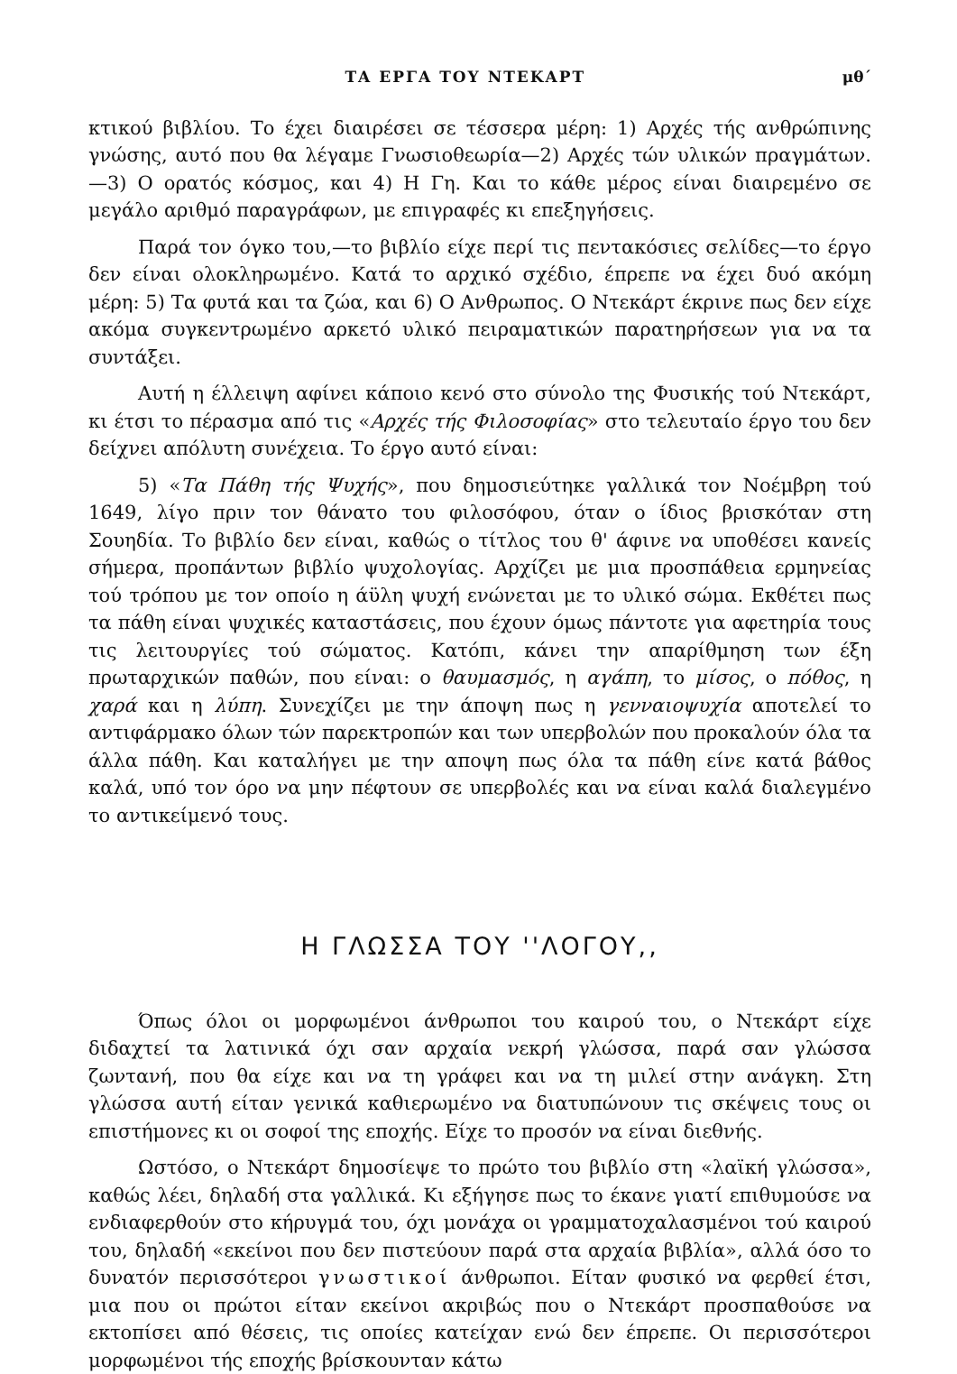ΤΑ ΕΡΓΑ ΤΟΥ ΝΤΕΚΑΡΤ μθ΄
κτικού βιβλίου. Το έχει διαιρέσει σε τέσσερα μέρη: 1) Αρχές τής ανθρώπινης γνώσης, αυτό που θα λέγαμε Γνωσιοθεωρία—2) Αρχές τών υλικών πραγμάτων.—3) Ο ορατός κόσμος, και 4) Η Γη. Και το κάθε μέρος είναι διαιρεμένο σε μεγάλο αριθμό παραγράφων, με επιγραφές κι επεξηγήσεις.
Παρά τον όγκο του,—το βιβλίο είχε περί τις πεντακόσιες σελίδες—το έργο δεν είναι ολοκληρωμένο. Κατά το αρχικό σχέδιο, έπρεπε να έχει δυό ακόμη μέρη: 5) Τα φυτά και τα ζώα, και 6) Ο Ανθρωπος. Ο Ντεκάρτ έκρινε πως δεν είχε ακόμα συγκεντρωμένο αρκετό υλικό πειραματικών παρατηρήσεων για να τα συντάξει.
Αυτή η έλλειψη αφίνει κάποιο κενό στο σύνολο της Φυσικής τού Ντεκάρτ, κι έτσι το πέρασμα από τις «Αρχές τής Φιλοσοφίας» στο τελευταίο έργο του δεν δείχνει απόλυτη συνέχεια. Το έργο αυτό είναι:
5) «Τα Πάθη τής Ψυχής», που δημοσιεύτηκε γαλλικά τον Νοέμβρη τού 1649, λίγο πριν τον θάνατο του φιλοσόφου, όταν ο ίδιος βρισκόταν στη Σουηδία. Το βιβλίο δεν είναι, καθώς ο τίτλος του θ' άφινε να υποθέσει κανείς σήμερα, προπάντων βιβλίο ψυχολογίας. Αρχίζει με μια προσπάθεια ερμηνείας τού τρόπου με τον οποίο η άϋλη ψυχή ενώνεται με το υλικό σώμα. Εκθέτει πως τα πάθη είναι ψυχικές καταστάσεις, που έχουν όμως πάντοτε για αφετηρία τους τις λειτουργίες τού σώματος. Κατόπι, κάνει την απαρίθμηση των έξη πρωταρχικών παθών, που είναι: ο θαυμασμός, η αγάπη, το μίσος, ο πόθος, η χαρά και η λύπη. Συνεχίζει με την άποψη πως η γενναιοψυχία αποτελεί το αντιφάρμακο όλων τών παρεκτροπών και των υπερβολών που προκαλούν όλα τα άλλα πάθη. Και καταλήγει με την αποψη πως όλα τα πάθη είνε κατά βάθος καλά, υπό τον όρο να μην πέφτουν σε υπερβολές και να είναι καλά διαλεγμένο το αντικείμενό τους.
Η ΓΛΩΣΣΑ ΤΟΥ ''ΛΟΓΟΥ,,
Όπως όλοι οι μορφωμένοι άνθρωποι του καιρού του, ο Ντεκάρτ είχε διδαχτεί τα λατινικά όχι σαν αρχαία νεκρή γλώσσα, παρά σαν γλώσσα ζωντανή, που θα είχε και να τη γράφει και να τη μιλεί στην ανάγκη. Στη γλώσσα αυτή είταν γενικά καθιερωμένο να διατυπώνουν τις σκέψεις τους οι επιστήμονες κι οι σοφοί της εποχής. Είχε το προσόν να είναι διεθνής.
Ωστόσο, ο Ντεκάρτ δημοσίεψε το πρώτο του βιβλίο στη «λαϊκή γλώσσα», καθώς λέει, δηλαδή στα γαλλικά. Κι εξήγησε πως το έκανε γιατί επιθυμούσε να ενδιαφερθούν στο κήρυγμά του, όχι μονάχα οι γραμματοχαλασμένοι τού καιρού του, δηλαδή «εκείνοι που δεν πιστεύουν παρά στα αρχαία βιβλία», αλλά όσο το δυνατόν περισσότεροι γνωστικοί άνθρωποι. Είταν φυσικό να φερθεί έτσι, μια που οι πρώτοι είταν εκείνοι ακριβώς που ο Ντεκάρτ προσπαθούσε να εκτοπίσει από θέσεις, τις οποίες κατείχαν ενώ δεν έπρεπε. Οι περισσότεροι μορφωμένοι τής εποχής βρίσκουνταν κάτω